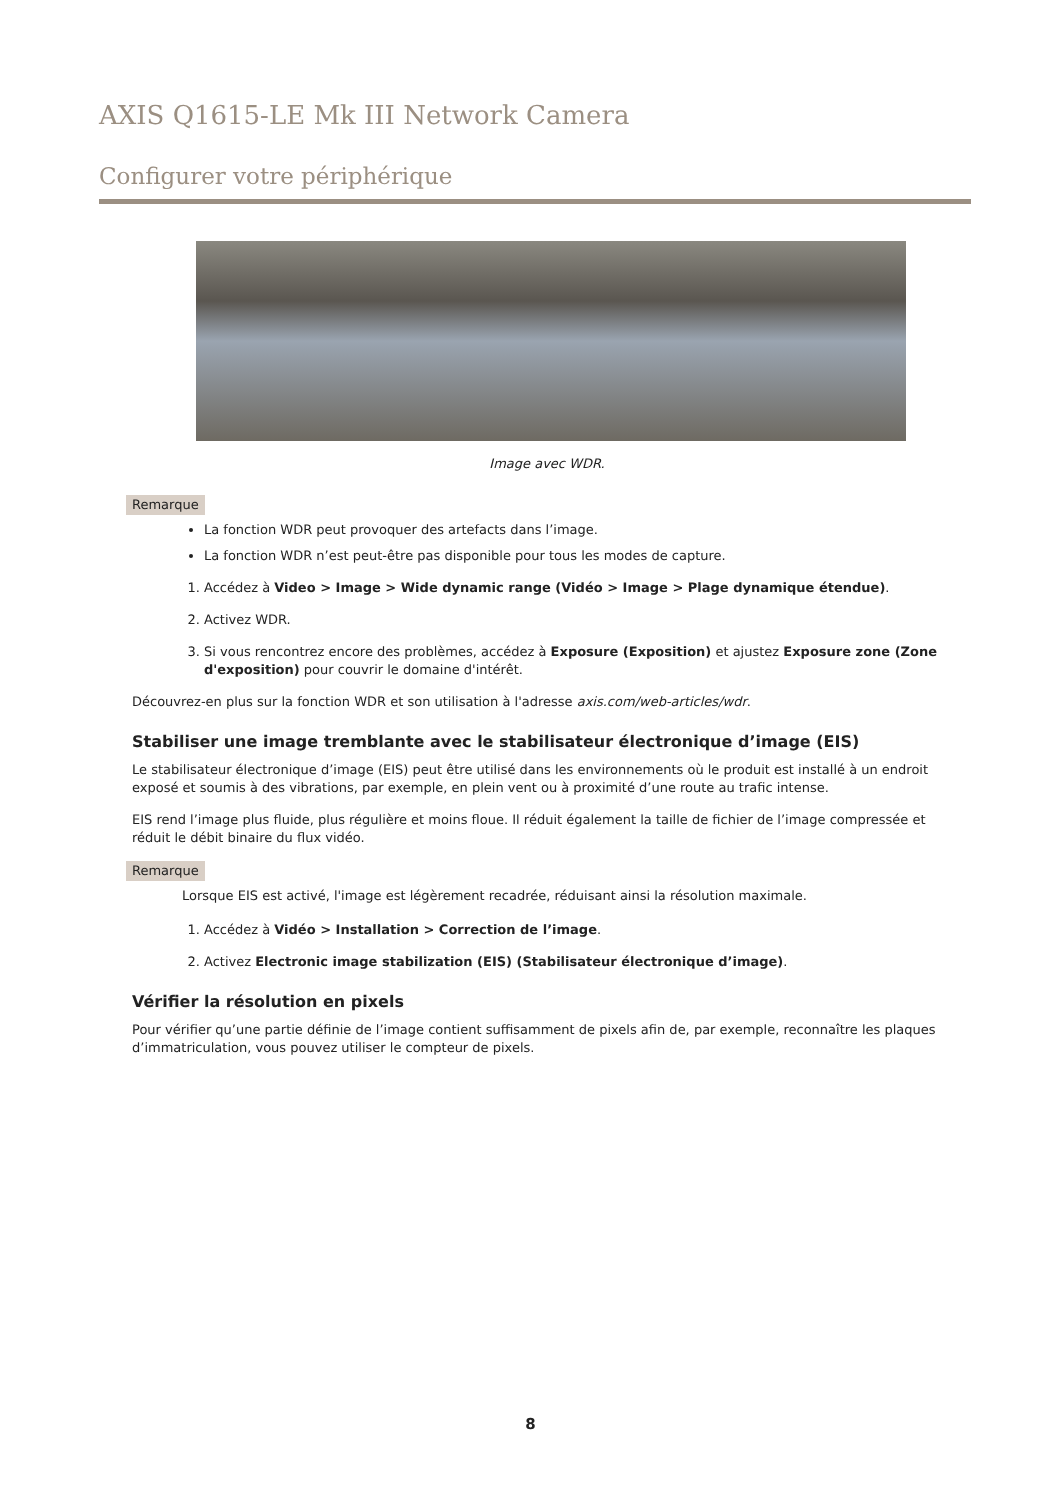AXIS Q1615-LE Mk III Network Camera
Configurer votre périphérique
Image avec WDR.
Remarque
La fonction WDR peut provoquer des artefacts dans l’image.
La fonction WDR n’est peut-être pas disponible pour tous les modes de capture.
1. Accédez à Video > Image > Wide dynamic range (Vidéo > Image > Plage dynamique étendue).
2. Activez WDR.
3. Si vous rencontrez encore des problèmes, accédez à Exposure (Exposition) et ajustez Exposure zone (Zone d'exposition) pour couvrir le domaine d'intérêt.
Découvrez-en plus sur la fonction WDR et son utilisation à l'adresse axis.com/web-articles/wdr.
Stabiliser une image tremblante avec le stabilisateur électronique d’image (EIS)
Le stabilisateur électronique d’image (EIS) peut être utilisé dans les environnements où le produit est installé à un endroit exposé et soumis à des vibrations, par exemple, en plein vent ou à proximité d’une route au trafic intense.
EIS rend l’image plus fluide, plus régulière et moins floue. Il réduit également la taille de fichier de l’image compressée et réduit le débit binaire du flux vidéo.
Remarque
Lorsque EIS est activé, l'image est légèrement recadrée, réduisant ainsi la résolution maximale.
1. Accédez à Vidéo > Installation > Correction de l’image.
2. Activez Electronic image stabilization (EIS) (Stabilisateur électronique d’image).
Vérifier la résolution en pixels
Pour vérifier qu’une partie définie de l’image contient suffisamment de pixels afin de, par exemple, reconnaître les plaques d’immatriculation, vous pouvez utiliser le compteur de pixels.
8